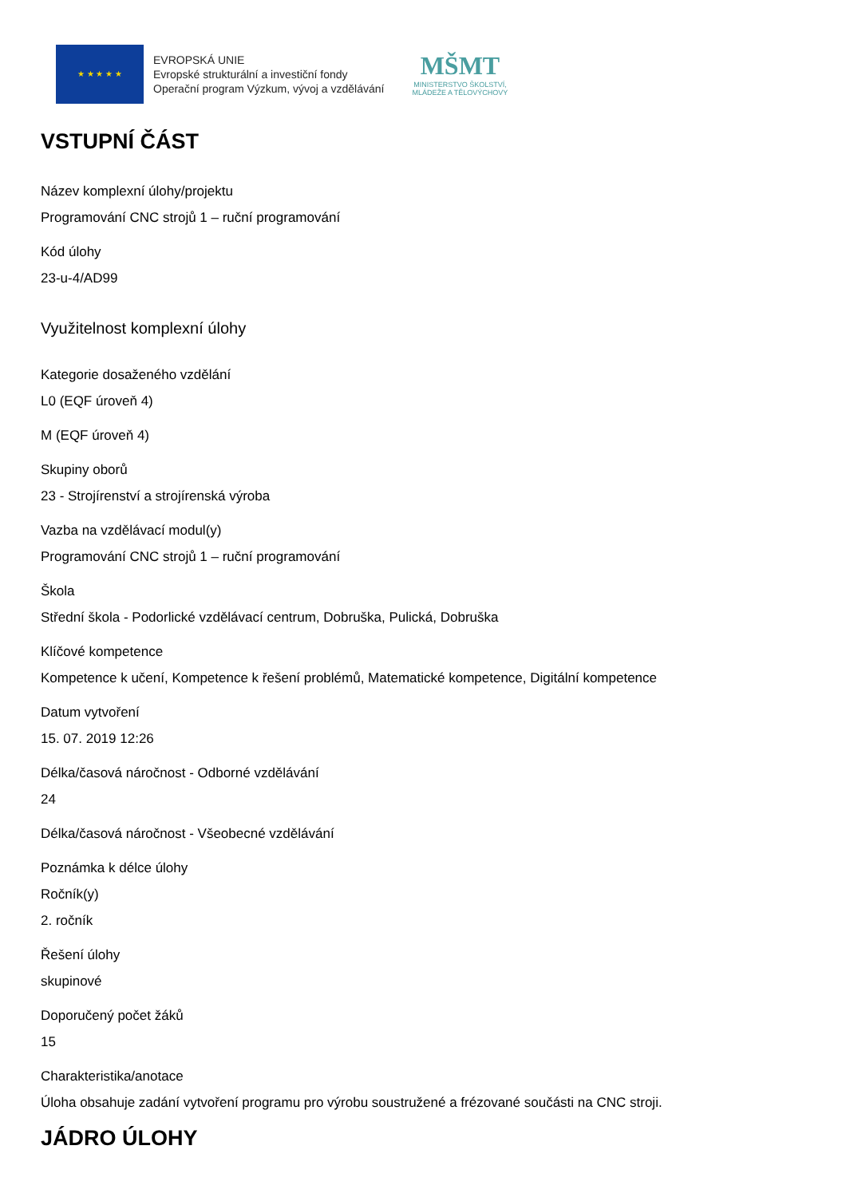★ ★ ★ ★ ★
EVROPSKÁ UNIE
Evropské strukturální a investiční fondy
Operační program Výzkum, vývoj a vzdělávání
MŠMT
MINISTERSTVO ŠKOLSTVÍ,
MLÁDEŽE A TĚLOVÝCHOVY
VSTUPNÍ ČÁST
Název komplexní úlohy/projektu
Programování CNC strojů 1 – ruční programování
Kód úlohy
23-u-4/AD99
Využitelnost komplexní úlohy
Kategorie dosaženého vzdělání
L0 (EQF úroveň 4)
M (EQF úroveň 4)
Skupiny oborů
23 - Strojírenství a strojírenská výroba
Vazba na vzdělávací modul(y)
Programování CNC strojů 1 – ruční programování
Škola
Střední škola - Podorlické vzdělávací centrum, Dobruška, Pulická, Dobruška
Klíčové kompetence
Kompetence k učení, Kompetence k řešení problémů, Matematické kompetence, Digitální kompetence
Datum vytvoření
15. 07. 2019 12:26
Délka/časová náročnost - Odborné vzdělávání
24
Délka/časová náročnost - Všeobecné vzdělávání
Poznámka k délce úlohy
Ročník(y)
2. ročník
Řešení úlohy
skupinové
Doporučený počet žáků
15
Charakteristika/anotace
Úloha obsahuje zadání vytvoření programu pro výrobu soustružené a frézované součásti na CNC stroji.
JÁDRO ÚLOHY